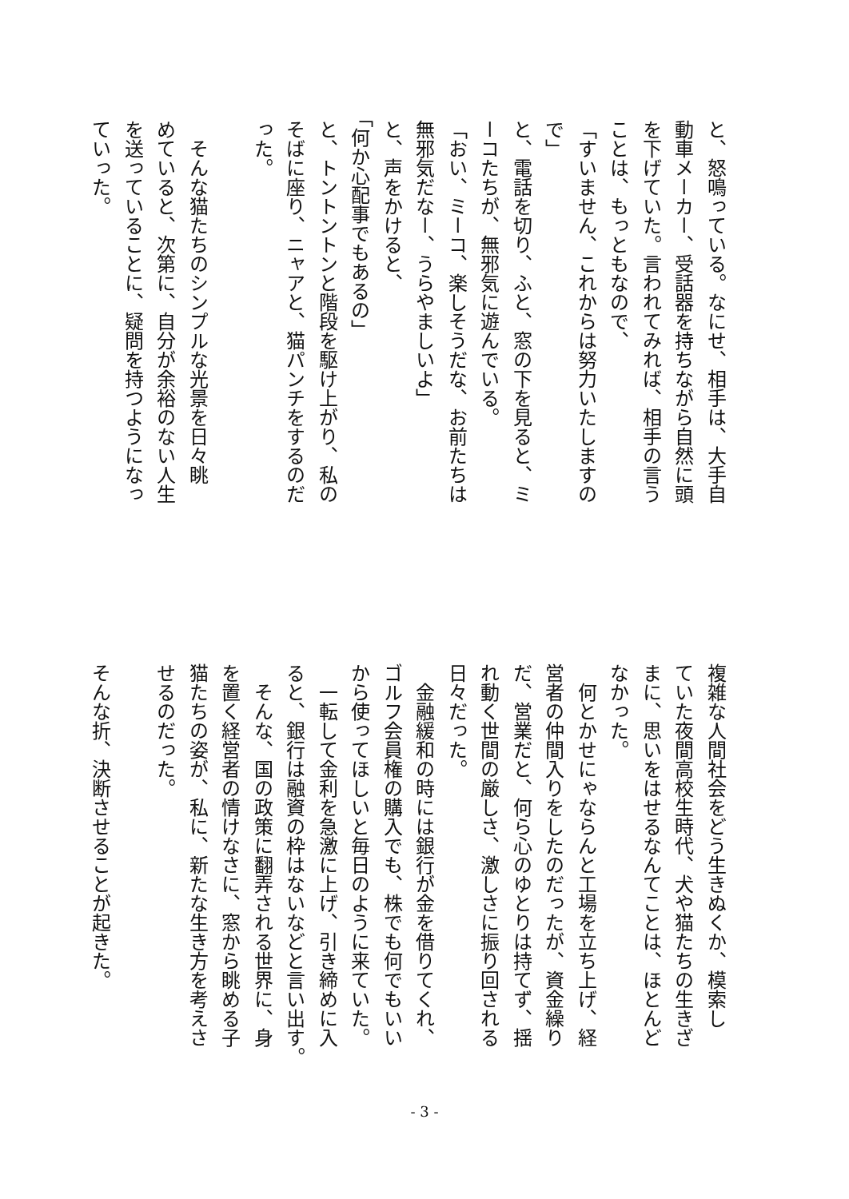と、怒鳴っている。なにせ、相手は、大手自
動車メーカー、受話器を持ちながら自然に頭
を下げていた。言われてみれば、相手の言う
ことは、もっともなので、
「すいません、これからは努力いたしますの
で」
と、電話を切り、ふと、窓の下を見ると、ミ
ーコたちが、無邪気に遊んでいる。
「おい、ミーコ、楽しそうだな、お前たちは
無邪気だなー、うらやましいよ」
と、声をかけると、
「何か心配事でもあるの」
と、トントントンと階段を駆け上がり、私の
そばに座り、ニャアと、猫パンチをするのだ
った。
　そんな猫たちのシンプルな光景を日々眺
めていると、次第に、自分が余裕のない人生
を送っていることに、疑問を持つようになっ
ていった。
複雑な人間社会をどう生きぬくか、模索し
ていた夜間高校生時代、犬や猫たちの生きざ
まに、思いをはせるなんてことは、ほとんど
なかった。
　何とかせにゃならんと工場を立ち上げ、経
営者の仲間入りをしたのだったが、資金繰り
だ、営業だと、何ら心のゆとりは持てず、揺
れ動く世間の厳しさ、激しさに振り回される
日々だった。
　金融緩和の時には銀行が金を借りてくれ、
ゴルフ会員権の購入でも、株でも何でもいい
から使ってほしいと毎日のように来ていた。
　一転して金利を急激に上げ、引き締めに入
ると、銀行は融資の枠はないなどと言い出す。
　そんな、国の政策に翻弄される世界に、身
を置く経営者の情けなさに、窓から眺める子
猫たちの姿が、私に、新たな生き方を考えさ
せるのだった。
そんな折、決断させることが起きた。
- 3 -